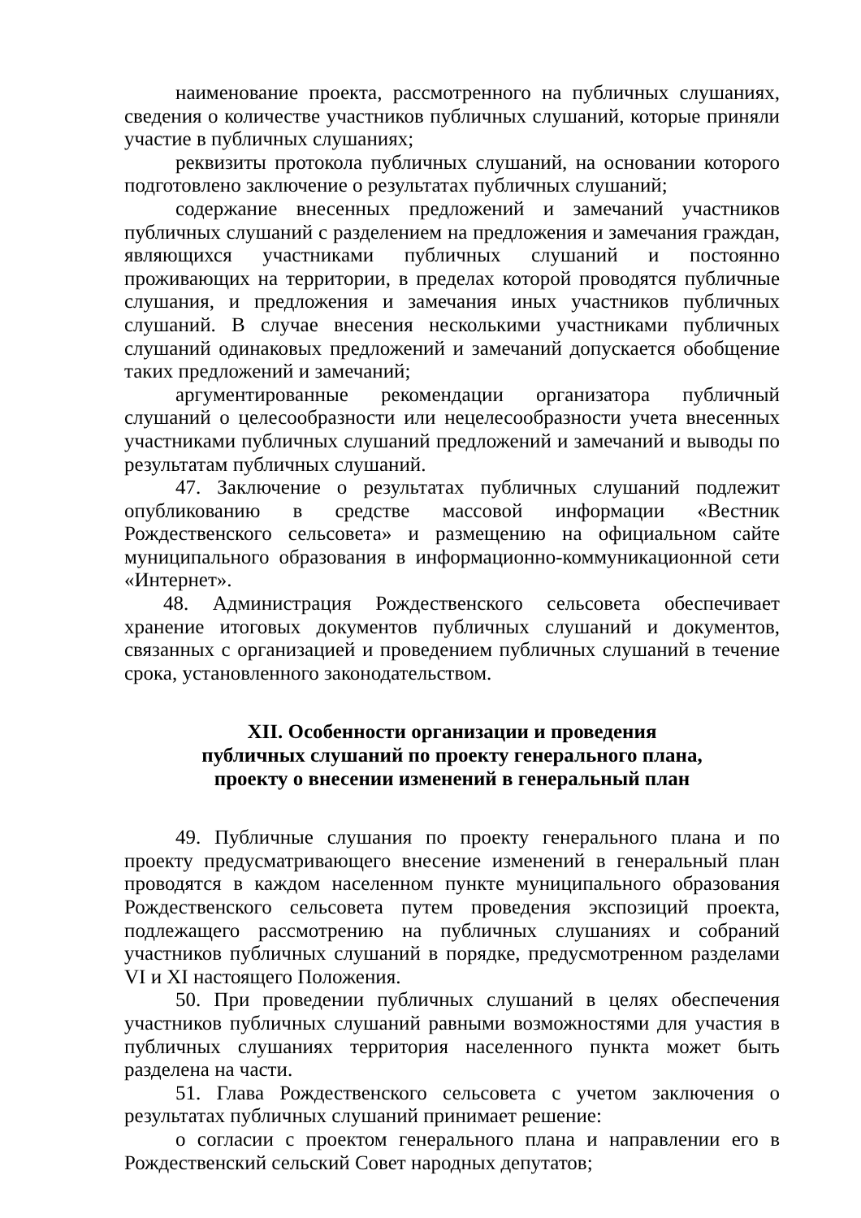наименование проекта, рассмотренного на публичных слушаниях, сведения о количестве участников публичных слушаний, которые приняли участие в публичных слушаниях;
реквизиты протокола публичных слушаний, на основании которого подготовлено заключение о результатах публичных слушаний;
содержание внесенных предложений и замечаний участников публичных слушаний с разделением на предложения и замечания граждан, являющихся участниками публичных слушаний и постоянно проживающих на территории, в пределах которой проводятся публичные слушания, и предложения и замечания иных участников публичных слушаний. В случае внесения несколькими участниками публичных слушаний одинаковых предложений и замечаний допускается обобщение таких предложений и замечаний;
аргументированные рекомендации организатора публичный слушаний о целесообразности или нецелесообразности учета внесенных участниками публичных слушаний предложений и замечаний и выводы по результатам публичных слушаний.
47. Заключение о результатах публичных слушаний подлежит опубликованию в средстве массовой информации «Вестник Рождественского сельсовета» и размещению на официальном сайте муниципального образования в информационно-коммуникационной сети «Интернет».
48. Администрация Рождественского сельсовета обеспечивает хранение итоговых документов публичных слушаний и документов, связанных с организацией и проведением публичных слушаний в течение срока, установленного законодательством.
XII. Особенности организации и проведения
публичных слушаний по проекту генерального плана,
проекту о внесении изменений в генеральный план
49. Публичные слушания по проекту генерального плана и по проекту предусматривающего внесение изменений в генеральный план проводятся в каждом населенном пункте муниципального образования Рождественского сельсовета путем проведения экспозиций проекта, подлежащего рассмотрению на публичных слушаниях и собраний участников публичных слушаний в порядке, предусмотренном разделами VI и XI настоящего Положения.
50. При проведении публичных слушаний в целях обеспечения участников публичных слушаний равными возможностями для участия в публичных слушаниях территория населенного пункта может быть разделена на части.
51. Глава Рождественского сельсовета с учетом заключения о результатах публичных слушаний принимает решение:
о согласии с проектом генерального плана и направлении его в Рождественский сельский Совет народных депутатов;